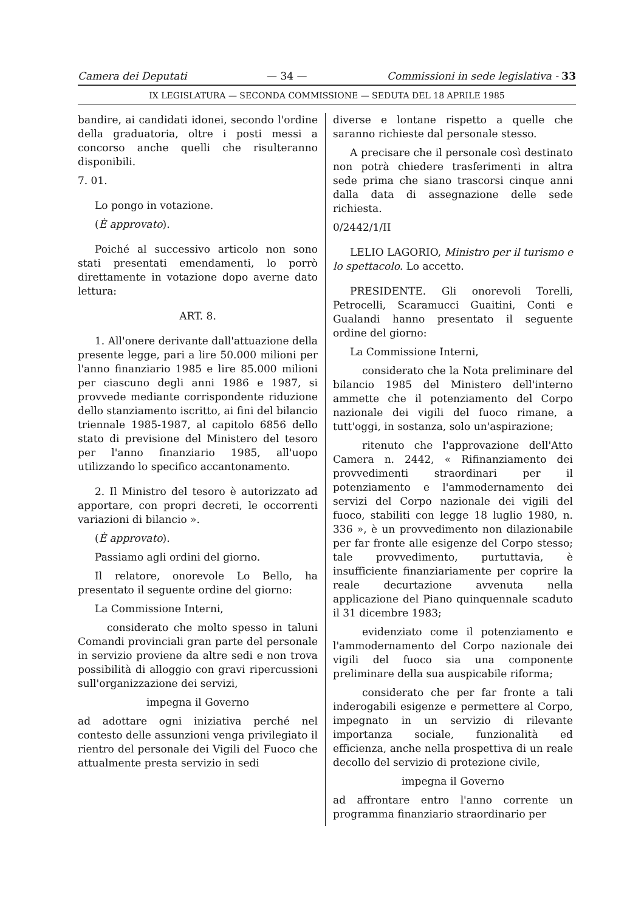Camera dei Deputati — 34 — Commissioni in sede legislativa - 33
IX LEGISLATURA — SECONDA COMMISSIONE — SEDUTA DEL 18 APRILE 1985
bandire, ai candidati idonei, secondo l'ordine della graduatoria, oltre i posti messi a concorso anche quelli che risulteranno disponibili.
7. 01.
Lo pongo in votazione.
(È approvato).
Poiché al successivo articolo non sono stati presentati emendamenti, lo porrò direttamente in votazione dopo averne dato lettura:
ART. 8.
1. All'onere derivante dall'attuazione della presente legge, pari a lire 50.000 milioni per l'anno finanziario 1985 e lire 85.000 milioni per ciascuno degli anni 1986 e 1987, si provvede mediante corrispondente riduzione dello stanziamento iscritto, ai fini del bilancio triennale 1985-1987, al capitolo 6856 dello stato di previsione del Ministero del tesoro per l'anno finanziario 1985, all'uopo utilizzando lo specifico accantonamento.
2. Il Ministro del tesoro è autorizzato ad apportare, con propri decreti, le occorrenti variazioni di bilancio ».
(È approvato).
Passiamo agli ordini del giorno.
Il relatore, onorevole Lo Bello, ha presentato il seguente ordine del giorno:
La Commissione Interni,
considerato che molto spesso in taluni Comandi provinciali gran parte del personale in servizio proviene da altre sedi e non trova possibilità di alloggio con gravi ripercussioni sull'organizzazione dei servizi,
impegna il Governo
ad adottare ogni iniziativa perché nel contesto delle assunzioni venga privilegiato il rientro del personale dei Vigili del Fuoco che attualmente presta servizio in sedi
diverse e lontane rispetto a quelle che saranno richieste dal personale stesso.
A precisare che il personale così destinato non potrà chiedere trasferimenti in altra sede prima che siano trascorsi cinque anni dalla data di assegnazione delle sede richiesta.
0/2442/1/II
LELIO LAGORIO, Ministro per il turismo e lo spettacolo. Lo accetto.
PRESIDENTE. Gli onorevoli Torelli, Petrocelli, Scaramucci Guaitini, Conti e Gualandi hanno presentato il seguente ordine del giorno:
La Commissione Interni,
considerato che la Nota preliminare del bilancio 1985 del Ministero dell'interno ammette che il potenziamento del Corpo nazionale dei vigili del fuoco rimane, a tutt'oggi, in sostanza, solo un'aspirazione;
ritenuto che l'approvazione dell'Atto Camera n. 2442, « Rifinanziamento dei provvedimenti straordinari per il potenziamento e l'ammodernamento dei servizi del Corpo nazionale dei vigili del fuoco, stabiliti con legge 18 luglio 1980, n. 336 », è un provvedimento non dilazionabile per far fronte alle esigenze del Corpo stesso; tale provvedimento, purtuttavia, è insufficiente finanziariamente per coprire la reale decurtazione avvenuta nella applicazione del Piano quinquennale scaduto il 31 dicembre 1983;
evidenziato come il potenziamento e l'ammodernamento del Corpo nazionale dei vigili del fuoco sia una componente preliminare della sua auspicabile riforma;
considerato che per far fronte a tali inderogabili esigenze e permettere al Corpo, impegnato in un servizio di rilevante importanza sociale, funzionalità ed efficienza, anche nella prospettiva di un reale decollo del servizio di protezione civile,
impegna il Governo
ad affrontare entro l'anno corrente un programma finanziario straordinario per